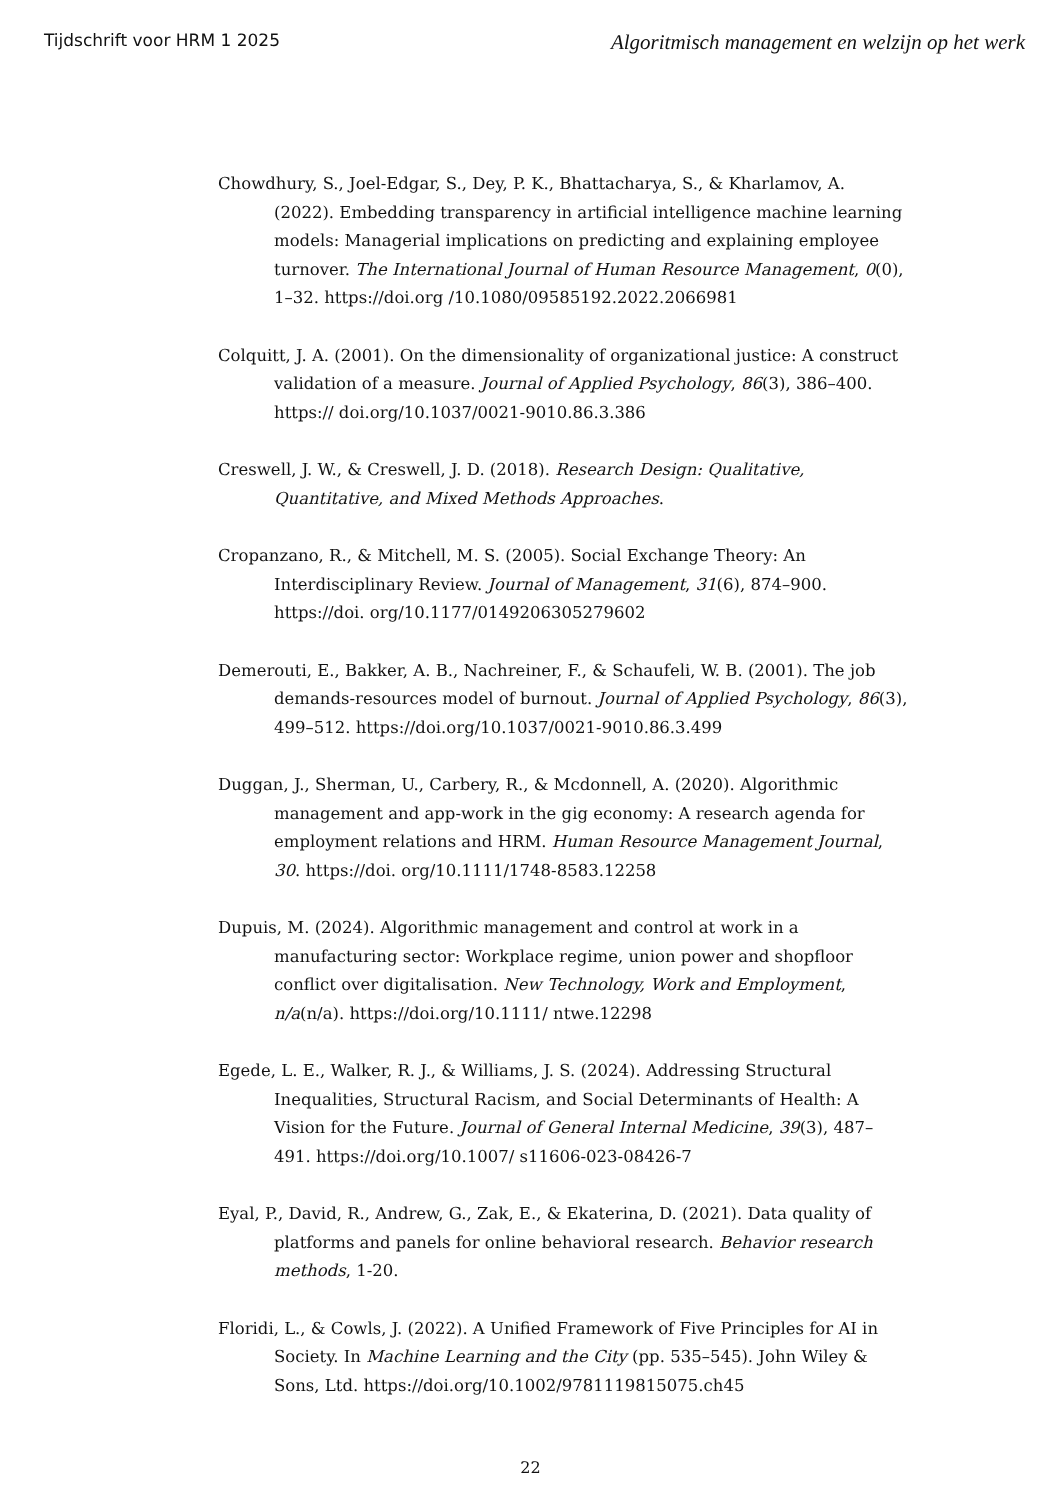Tijdschrift voor HRM 1 2025 Algoritmisch management en welzijn op het werk
Chowdhury, S., Joel-Edgar, S., Dey, P. K., Bhattacharya, S., & Kharlamov, A. (2022). Embedding transparency in artificial intelligence machine learning models: Managerial implications on predicting and explaining employee turnover. The International Journal of Human Resource Management, 0(0), 1–32. https://doi.org /10.1080/09585192.2022.2066981
Colquitt, J. A. (2001). On the dimensionality of organizational justice: A construct validation of a measure. Journal of Applied Psychology, 86(3), 386–400. https:// doi.org/10.1037/0021-9010.86.3.386
Creswell, J. W., & Creswell, J. D. (2018). Research Design: Qualitative, Quantitative, and Mixed Methods Approaches.
Cropanzano, R., & Mitchell, M. S. (2005). Social Exchange Theory: An Interdisciplinary Review. Journal of Management, 31(6), 874–900. https://doi. org/10.1177/0149206305279602
Demerouti, E., Bakker, A. B., Nachreiner, F., & Schaufeli, W. B. (2001). The job demands-resources model of burnout. Journal of Applied Psychology, 86(3), 499–512. https://doi.org/10.1037/0021-9010.86.3.499
Duggan, J., Sherman, U., Carbery, R., & Mcdonnell, A. (2020). Algorithmic management and app-work in the gig economy: A research agenda for employment relations and HRM. Human Resource Management Journal, 30. https://doi. org/10.1111/1748-8583.12258
Dupuis, M. (2024). Algorithmic management and control at work in a manufacturing sector: Workplace regime, union power and shopfloor conflict over digitalisation. New Technology, Work and Employment, n/a(n/a). https://doi.org/10.1111/ ntwe.12298
Egede, L. E., Walker, R. J., & Williams, J. S. (2024). Addressing Structural Inequalities, Structural Racism, and Social Determinants of Health: A Vision for the Future. Journal of General Internal Medicine, 39(3), 487–491. https://doi.org/10.1007/ s11606-023-08426-7
Eyal, P., David, R., Andrew, G., Zak, E., & Ekaterina, D. (2021). Data quality of platforms and panels for online behavioral research. Behavior research methods, 1-20.
Floridi, L., & Cowls, J. (2022). A Unified Framework of Five Principles for AI in Society. In Machine Learning and the City (pp. 535–545). John Wiley & Sons, Ltd. https://doi.org/10.1002/9781119815075.ch45
22